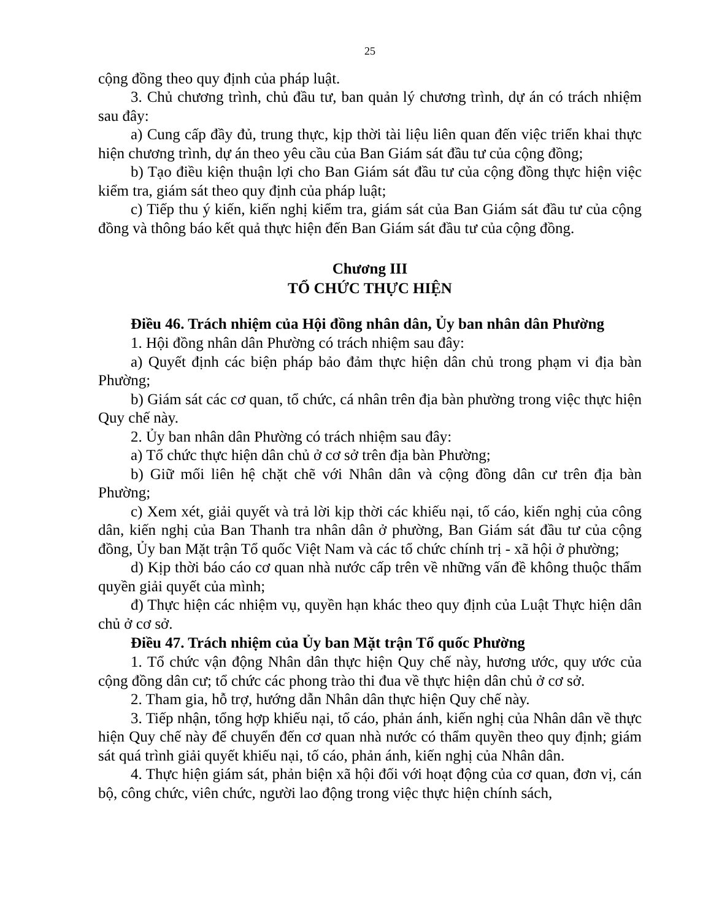25
cộng đồng theo quy định của pháp luật.
3. Chủ chương trình, chủ đầu tư, ban quản lý chương trình, dự án có trách nhiệm sau đây:
a) Cung cấp đầy đủ, trung thực, kịp thời tài liệu liên quan đến việc triển khai thực hiện chương trình, dự án theo yêu cầu của Ban Giám sát đầu tư của cộng đồng;
b) Tạo điều kiện thuận lợi cho Ban Giám sát đầu tư của cộng đồng thực hiện việc kiểm tra, giám sát theo quy định của pháp luật;
c) Tiếp thu ý kiến, kiến nghị kiểm tra, giám sát của Ban Giám sát đầu tư của cộng đồng và thông báo kết quả thực hiện đến Ban Giám sát đầu tư của cộng đồng.
Chương III
TỔ CHỨC THỰC HIỆN
Điều 46. Trách nhiệm của Hội đồng nhân dân, Ủy ban nhân dân Phường
1. Hội đồng nhân dân Phường có trách nhiệm sau đây:
a) Quyết định các biện pháp bảo đảm thực hiện dân chủ trong phạm vi địa bàn Phường;
b) Giám sát các cơ quan, tổ chức, cá nhân trên địa bàn phường trong việc thực hiện Quy chế này.
2. Ủy ban nhân dân Phường có trách nhiệm sau đây:
a) Tổ chức thực hiện dân chủ ở cơ sở trên địa bàn Phường;
b) Giữ mối liên hệ chặt chẽ với Nhân dân và cộng đồng dân cư trên địa bàn Phường;
c) Xem xét, giải quyết và trả lời kịp thời các khiếu nại, tố cáo, kiến nghị của công dân, kiến nghị của Ban Thanh tra nhân dân ở phường, Ban Giám sát đầu tư của cộng đồng, Ủy ban Mặt trận Tổ quốc Việt Nam và các tổ chức chính trị - xã hội ở phường;
d) Kịp thời báo cáo cơ quan nhà nước cấp trên về những vấn đề không thuộc thẩm quyền giải quyết của mình;
đ) Thực hiện các nhiệm vụ, quyền hạn khác theo quy định của Luật Thực hiện dân chủ ở cơ sở.
Điều 47. Trách nhiệm của Ủy ban Mặt trận Tổ quốc Phường
1. Tổ chức vận động Nhân dân thực hiện Quy chế này, hương ước, quy ước của cộng đồng dân cư; tổ chức các phong trào thi đua về thực hiện dân chủ ở cơ sở.
2. Tham gia, hỗ trợ, hướng dẫn Nhân dân thực hiện Quy chế này.
3. Tiếp nhận, tổng hợp khiếu nại, tố cáo, phản ánh, kiến nghị của Nhân dân về thực hiện Quy chế này để chuyển đến cơ quan nhà nước có thẩm quyền theo quy định; giám sát quá trình giải quyết khiếu nại, tố cáo, phản ánh, kiến nghị của Nhân dân.
4. Thực hiện giám sát, phản biện xã hội đối với hoạt động của cơ quan, đơn vị, cán bộ, công chức, viên chức, người lao động trong việc thực hiện chính sách,